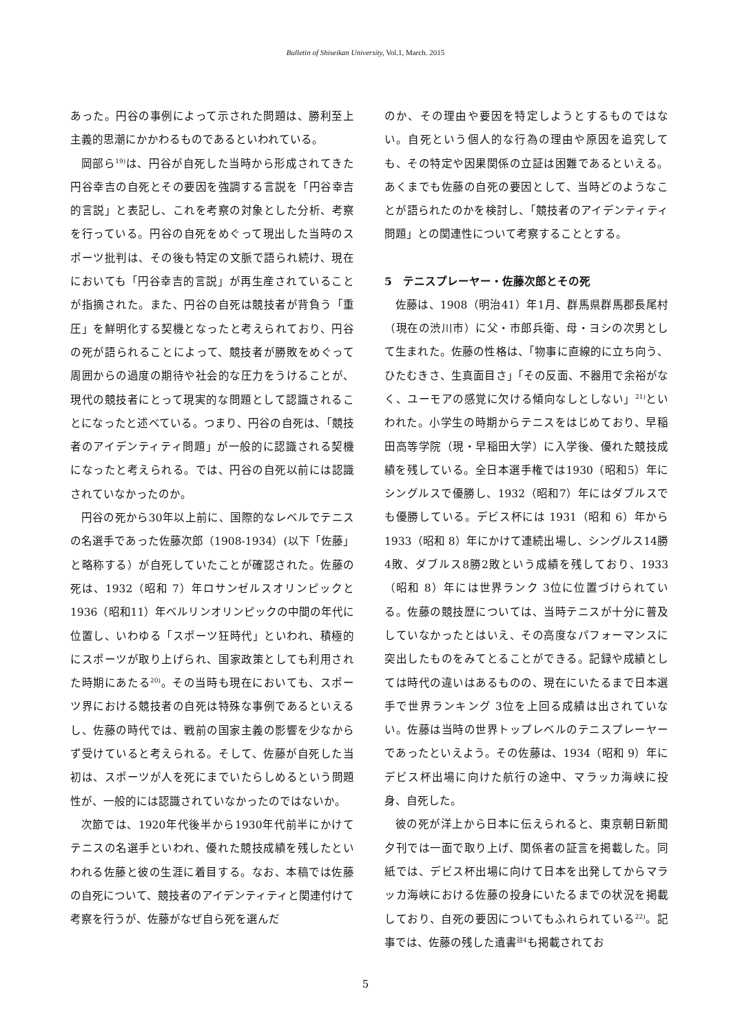Bulletin of Shiseikan University, Vol.1, March. 2015
あった。円谷の事例によって示された問題は、勝利至上主義的思潮にかかわるものであるといわれている。
岡部ら<sup>19)</sup>は、円谷が自死した当時から形成されてきた円谷幸吉の自死とその要因を強調する言説を「円谷幸吉的言説」と表記し、これを考察の対象とした分析、考察を行っている。円谷の自死をめぐって現出した当時のスポーツ批判は、その後も特定の文脈で語られ続け、現在においても「円谷幸吉的言説」が再生産されていることが指摘された。また、円谷の自死は競技者が背負う「重圧」を鮮明化する契機となったと考えられており、円谷の死が語られることによって、競技者が勝敗をめぐって周囲からの過度の期待や社会的な圧力をうけることが、現代の競技者にとって現実的な問題として認識されることになったと述べている。つまり、円谷の自死は、「競技者のアイデンティティ問題」が一般的に認識される契機になったと考えられる。では、円谷の自死以前には認識されていなかったのか。
円谷の死から30年以上前に、国際的なレベルでテニスの名選手であった佐藤次郎（1908-1934）(以下「佐藤」と略称する）が自死していたことが確認された。佐藤の死は、1932（昭和 7）年ロサンゼルスオリンピックと1936（昭和11）年ベルリンオリンピックの中間の年代に位置し、いわゆる「スポーツ狂時代」といわれ、積極的にスポーツが取り上げられ、国家政策としても利用された時期にあたる<sup>20)</sup>。その当時も現在においても、スポーツ界における競技者の自死は特殊な事例であるといえるし、佐藤の時代では、戦前の国家主義の影響を少なからず受けていると考えられる。そして、佐藤が自死した当初は、スポーツが人を死にまでいたらしめるという問題性が、一般的には認識されていなかったのではないか。
次節では、1920年代後半から1930年代前半にかけてテニスの名選手といわれ、優れた競技成績を残したといわれる佐藤と彼の生涯に着目する。なお、本稿では佐藤の自死について、競技者のアイデンティティと関連付けて考察を行うが、佐藤がなぜ自ら死を選んだ
のか、その理由や要因を特定しようとするものではない。自死という個人的な行為の理由や原因を追究しても、その特定や因果関係の立証は困難であるといえる。あくまでも佐藤の自死の要因として、当時どのようなことが語られたのかを検討し、「競技者のアイデンティティ問題」との関連性について考察することとする。
5　テニスプレーヤー・佐藤次郎とその死
佐藤は、1908（明治41）年1月、群馬県群馬郡長尾村（現在の渋川市）に父・市郎兵衛、母・ヨシの次男として生まれた。佐藤の性格は、「物事に直線的に立ち向う、ひたむきさ、生真面目さ」「その反面、不器用で余裕がなく、ユーモアの感覚に欠ける傾向なしとしない」<sup>21)</sup>といわれた。小学生の時期からテニスをはじめており、早稲田高等学院（現・早稲田大学）に入学後、優れた競技成績を残している。全日本選手権では1930（昭和5）年にシングルスで優勝し、1932（昭和7）年にはダブルスでも優勝している。デビス杯には 1931（昭和 6）年から 1933（昭和 8）年にかけて連続出場し、シングルス14勝4敗、ダブルス8勝2敗という成績を残しており、1933（昭和 8）年には世界ランク 3位に位置づけられている。佐藤の競技歴については、当時テニスが十分に普及していなかったとはいえ、その高度なパフォーマンスに突出したものをみてとることができる。記録や成績としては時代の違いはあるものの、現在にいたるまで日本選手で世界ランキング 3位を上回る成績は出されていない。佐藤は当時の世界トップレベルのテニスプレーヤーであったといえよう。その佐藤は、1934（昭和 9）年にデビス杯出場に向けた航行の途中、マラッカ海峡に投身、自死した。
彼の死が洋上から日本に伝えられると、東京朝日新聞夕刊では一面で取り上げ、関係者の証言を掲載した。同紙では、デビス杯出場に向けて日本を出発してからマラッカ海峡における佐藤の投身にいたるまでの状況を掲載しており、自死の要因についてもふれられている<sup>22)</sup>。記事では、佐藤の残した遺書<sup>註4</sup>も掲載されてお
5